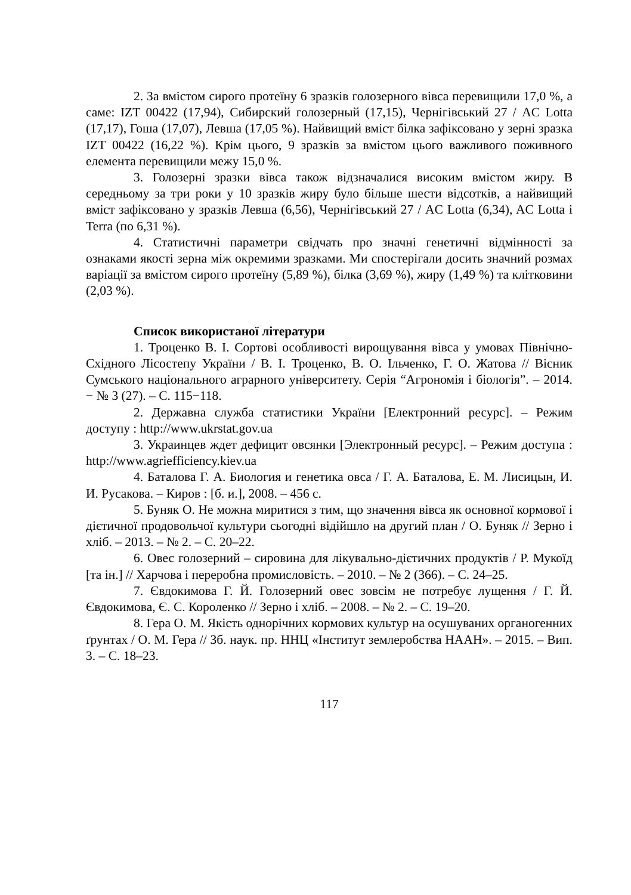2. За вмістом сирого протеїну 6 зразків голозерного вівса перевищили 17,0 %, а саме: IZT 00422 (17,94), Сибирский голозерный (17,15), Чернігівський 27 / AC Lotta (17,17), Гоша (17,07), Левша (17,05 %). Найвищий вміст білка зафіксовано у зерні зразка IZT 00422 (16,22 %). Крім цього, 9 зразків за вмістом цього важливого поживного елемента перевищили межу 15,0 %.
3. Голозерні зразки вівса також відзначалися високим вмістом жиру. В середньому за три роки у 10 зразків жиру було більше шести відсотків, а найвищий вміст зафіксовано у зразків Левша (6,56), Чернігівський 27 / AC Lotta (6,34), AC Lotta і Terra (по 6,31 %).
4. Статистичні параметри свідчать про значні генетичні відмінності за ознаками якості зерна між окремими зразками. Ми спостерігали досить значний розмах варіації за вмістом сирого протеїну (5,89 %), білка (3,69 %), жиру (1,49 %) та клітковини (2,03 %).
Список використаної літератури
1. Троценко В. І. Сортові особливості вирощування вівса у умовах Північно-Східного Лісостепу України / В. І. Троценко, В. О. Ільченко, Г. О. Жатова // Вісник Сумського національного аграрного університету. Серія “Агрономія і біологія”. – 2014. − № 3 (27). – С. 115−118.
2. Державна служба статистики України [Електронний ресурс]. – Режим доступу : http://www.ukrstat.gov.ua
3. Украинцев ждет дефицит овсянки [Электронный ресурс]. – Режим доступа : http://www.agriefficiency.kiev.ua
4. Баталова Г. А. Биология и генетика овса / Г. А. Баталова, Е. М. Лисицын, И. И. Русакова. – Киров : [б. и.], 2008. – 456 с.
5. Буняк О. Не можна миритися з тим, що значення вівса як основної кормової і дієтичної продовольчої культури сьогодні відійшло на другий план / О. Буняк // Зерно і хліб. – 2013. – № 2. – С. 20–22.
6. Овес голозерний – сировина для лікувально-дієтичних продуктів / Р. Мукоїд [та ін.] // Харчова і переробна промисловість. – 2010. – № 2 (366). – С. 24–25.
7. Євдокимова Г. Й. Голозерний овес зовсім не потребує лущення / Г. Й. Євдокимова, Є. С. Короленко // Зерно і хліб. – 2008. – № 2. – С. 19–20.
8. Гера О. М. Якість однорічних кормових культур на осушуваних органогенних ґрунтах / О. М. Гера // Зб. наук. пр. ННЦ «Інститут землеробства НААН». – 2015. – Вип. 3. – С. 18–23.
117